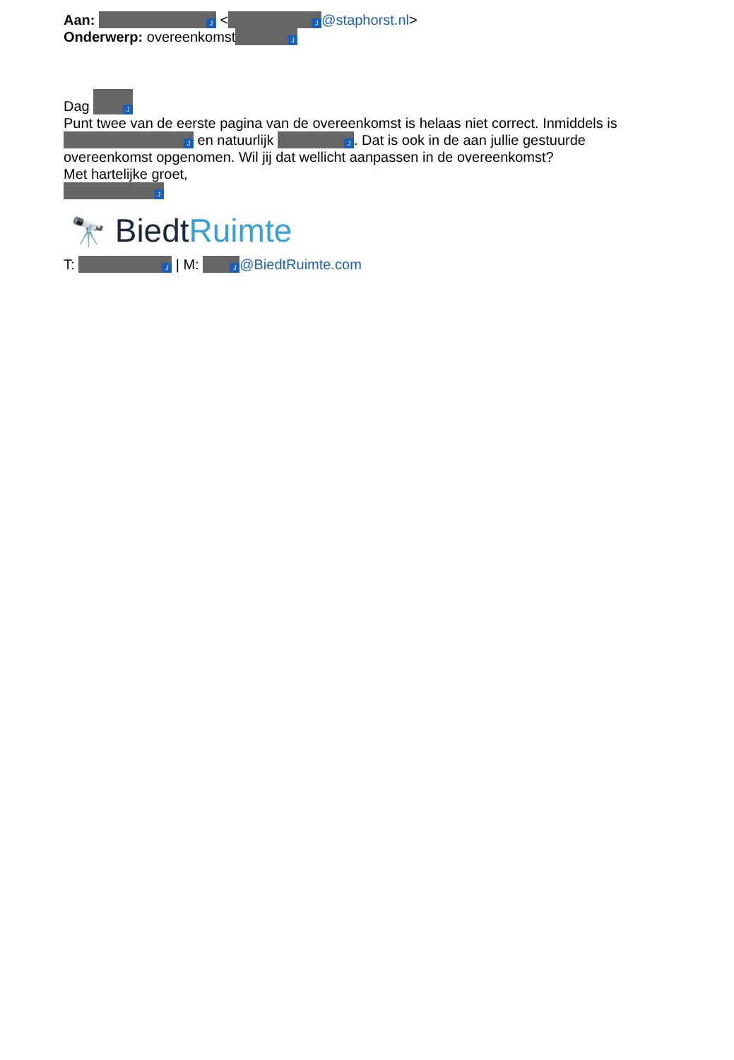Aan: J < J @staphorst.nl>
Onderwerp: overeenkomst J
Dag J
Punt twee van de eerste pagina van de overeenkomst is helaas niet correct. Inmiddels is J en natuurlijk J. Dat is ook in de aan jullie gestuurde overeenkomst opgenomen. Wil jij dat wellicht aanpassen in de overeenkomst?
Met hartelijke groet,
J
🔭 Biedt Ruimte
T: J | M: J @BiedtRuimte.com